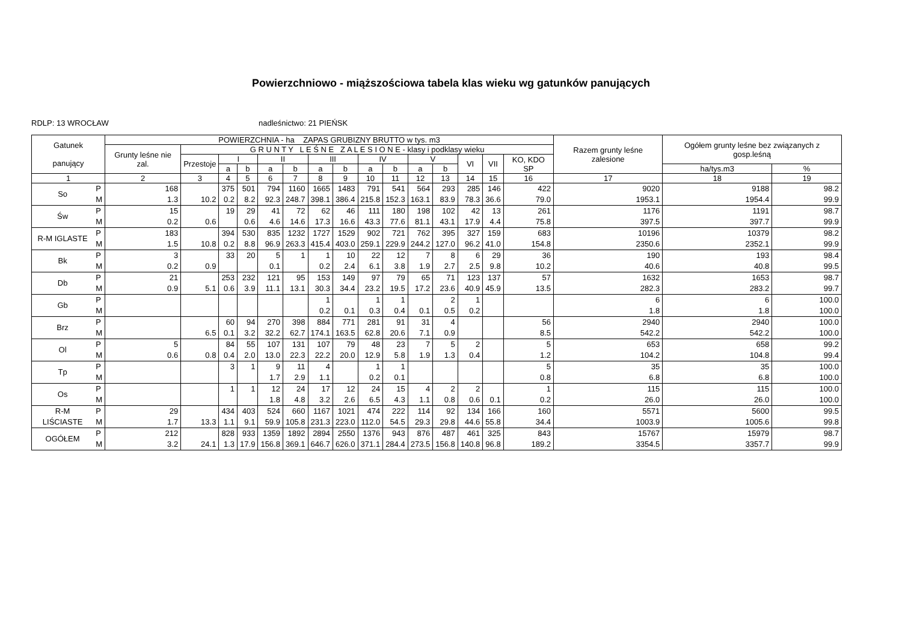Powierzchniowo - miąższościowa tabela klas wieku wg gatunków panujących
RDLP: 13 WROCŁAW nadleśnictwo: 21 PIEŃSK
| Gatunek panujący | | POWIERZCHNIA - ha ZAPAS GRUBIZNY BRUTTO w tys. m3 | | | | | | | | | | | | | | | Razem grunty leśne zalesione | Ogółem grunty leśne bez związanych z gosp.leśną | |
| --- | --- | --- | --- | --- | --- | --- | --- | --- | --- | --- | --- | --- | --- | --- | --- | --- | --- | --- | --- |
| | | Grunty leśne nie zal. | G R U N T Y L E Ś N E Z A L E S I O N E - klasy i podklasy wieku | | | | | | | | | | | | | | | | |
| | | | Przestoje | I | | II | | III | | IV | | V | | VI | VII | KO, KDO SP | | | |
| | | | | a | b | a | b | a | b | a | b | a | b | | | | | ha/tys.m3 | % |
| 1 | | 2 | 3 | 4 | 5 | 6 | 7 | 8 | 9 | 10 | 11 | 12 | 13 | 14 | 15 | 16 | 17 | 18 | 19 |
| So | P M | 168 1.3 | 10.2 | 375 0.2 | 501 8.2 | 794 92.3 | 1160 248.7 | 1665 398.1 | 1483 386.4 | 791 215.8 | 541 152.3 | 564 163.1 | 293 83.9 | 285 78.3 | 146 36.6 | 422 79.0 | 9020 1953.1 | 9188 1954.4 | 98.2 99.9 |
| Św | P M | 15 0.2 | 0.6 | 19 | 29 0.6 | 41 4.6 | 72 14.6 | 62 17.3 | 46 16.6 | 111 43.3 | 180 77.6 | 198 81.1 | 102 43.1 | 42 17.9 | 13 4.4 | 261 75.8 | 1176 397.5 | 1191 397.7 | 98.7 99.9 |
| R-M IGLASTE | P M | 183 1.5 | 10.8 | 394 0.2 | 530 8.8 | 835 96.9 | 1232 263.3 | 1727 415.4 | 1529 403.0 | 902 259.1 | 721 229.9 | 762 244.2 | 395 127.0 | 327 96.2 | 159 41.0 | 683 154.8 | 10196 2350.6 | 10379 2352.1 | 98.2 99.9 |
| Bk | P M | 3 0.2 | 0.9 | 33 | 20 | 5 0.1 | 1 | 1 0.2 | 10 2.4 | 22 6.1 | 12 3.8 | 7 1.9 | 8 2.7 | 6 2.5 | 29 9.8 | 36 10.2 | 190 40.6 | 193 40.8 | 98.4 99.5 |
| Db | P M | 21 0.9 | 5.1 | 253 0.6 | 232 3.9 | 121 11.1 | 95 13.1 | 153 30.3 | 149 34.4 | 97 23.2 | 79 19.5 | 65 17.2 | 71 23.6 | 123 40.9 | 137 45.9 | 57 13.5 | 1632 282.3 | 1653 283.2 | 98.7 99.7 |
| Gb | P M | | | | | | | 1 0.2 | 0.1 | 1 0.3 | 1 0.4 | 0.1 | 2 0.5 | 1 0.2 | | | 6 1.8 | 6 1.8 | 100.0 100.0 |
| Brz | P M | | 6.5 | 60 0.1 | 94 3.2 | 270 32.2 | 398 62.7 | 884 174.1 | 771 163.5 | 281 62.8 | 91 20.6 | 31 7.1 | 4 0.9 | | | 56 8.5 | 2940 542.2 | 2940 542.2 | 100.0 100.0 |
| Ol | P M | 5 0.6 | 0.8 | 84 0.4 | 55 2.0 | 107 13.0 | 131 22.3 | 107 22.2 | 79 20.0 | 48 12.9 | 23 5.8 | 7 1.9 | 5 1.3 | 2 0.4 | | 5 1.2 | 653 104.2 | 658 104.8 | 99.2 99.4 |
| Tp | P M | | | 3 | 1 | 9 1.7 | 11 2.9 | 4 1.1 | | 1 0.2 | 1 0.1 | | | | | 5 0.8 | 35 6.8 | 35 6.8 | 100.0 100.0 |
| Os | P M | | | 1 | 1 | 12 1.8 | 24 4.8 | 17 3.2 | 12 2.6 | 24 6.5 | 15 4.3 | 4 1.1 | 2 0.8 | 2 0.6 | 0.1 | 1 0.2 | 115 26.0 | 115 26.0 | 100.0 100.0 |
| R-M LIŚCIASTE | P M | 29 1.7 | 13.3 | 434 1.1 | 403 9.1 | 524 59.9 | 660 105.8 | 1167 231.3 | 1021 223.0 | 474 112.0 | 222 54.5 | 114 29.3 | 92 29.8 | 134 44.6 | 166 55.8 | 160 34.4 | 5571 1003.9 | 5600 1005.6 | 99.5 99.8 |
| OGÓŁEM | P M | 212 3.2 | 24.1 | 828 1.3 | 933 17.9 | 1359 156.8 | 1892 369.1 | 2894 646.7 | 2550 626.0 | 1376 371.1 | 943 284.4 | 876 273.5 | 487 156.8 | 461 140.8 | 325 96.8 | 843 189.2 | 15767 3354.5 | 15979 3357.7 | 98.7 99.9 |